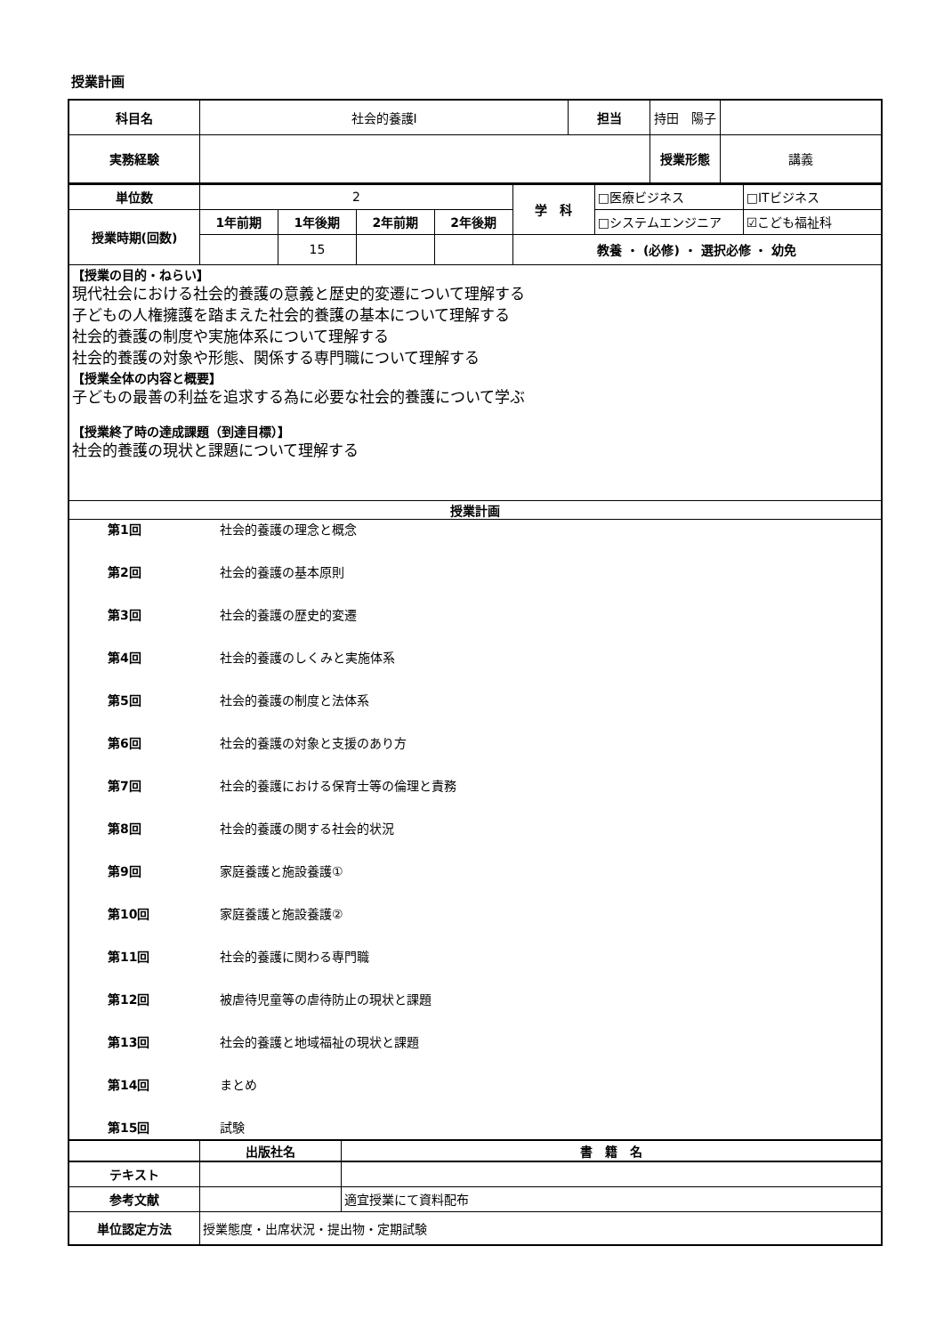授業計画
| 科目名 | 社会的養護Ⅰ | 担当 | 持田 陽子 | | |
| 実務経験 | | | | 授業形態 | 講義 |
| 単位数 | 2 | | | | 学 科 | □医療ビジネス | □ITビジネス |
| 授業時期(回数) | 1年前期 | 1年後期 | 2年前期 | 2年後期 | | □システムエンジニア | ☑こども福祉科 |
| | | 15 | | | 教養 ・ (必修) ・ 選択必修 ・ 幼免 | | |
| 【授業の目的・ねらい】 現代社会における社会的養護の意義と歴史的変遷について理解する 子どもの人権擁護を踏まえた社会的養護の基本について理解する 社会的養護の制度や実施体系について理解する 社会的養護の対象や形態、関係する専門職について理解する 【授業全体の内容と概要】 子どもの最善の利益を追求する為に必要な社会的養護について学ぶ 【授業終了時の達成課題（到達目標）】 社会的養護の現状と課題について理解する | | | | | | | |
| 授業計画 | | | | | | | |
| / 第1回 / 社会的養護の理念と概念 / / 第2回 / 社会的養護の基本原則 / / 第3回 / 社会的養護の歴史的変遷 / / 第4回 / 社会的養護のしくみと実施体系 / / 第5回 / 社会的養護の制度と法体系 / / 第6回 / 社会的養護の対象と支援のあり方 / / 第7回 / 社会的養護における保育士等の倫理と責務 / / 第8回 / 社会的養護の関する社会的状況 / / 第9回 / 家庭養護と施設養護① / / 第10回 / 家庭養護と施設養護② / / 第11回 / 社会的養護に関わる専門職 / / 第12回 / 被虐待児童等の虐待防止の現状と課題 / / 第13回 / 社会的養護と地域福祉の現状と課題 / / 第14回 / まとめ / / 第15回 / 試験 / | | | | | | | |
| | 出版社名 | 書 籍 名 |
| テキスト | | |
| 参考文献 | | 適宜授業にて資料配布 |
| 単位認定方法 | 授業態度・出席状況・提出物・定期試験 | |